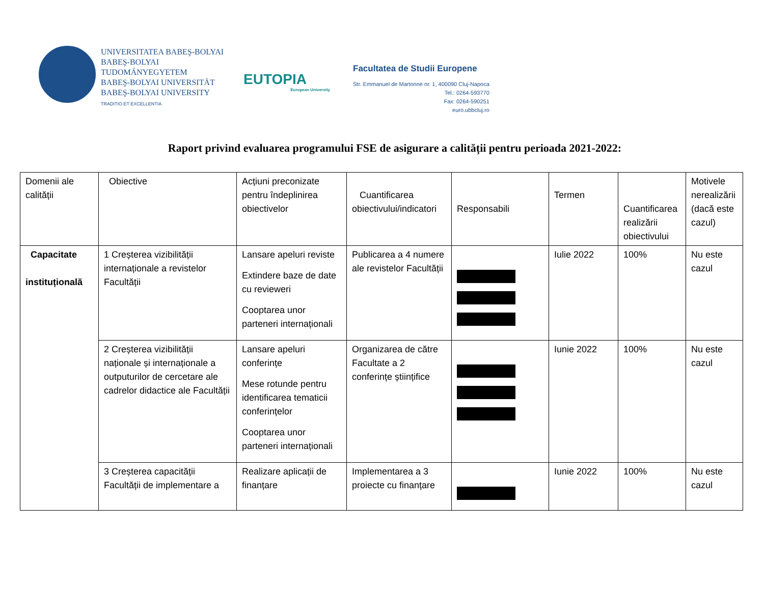UNIVERSITATEA BABEŞ-BOLYAI
BABEŞ-BOLYAI TUDOMÁNYEGYETEM
BABEŞ-BOLYAI UNIVERSITÄT
BABEŞ-BOLYAI UNIVERSITY
TRADITIO ET EXCELLENTIA
EUTOPIA
European University
Facultatea de Studii Europene
Str. Emmanuel de Martonne nr. 1, 400090 Cluj-Napoca
Tel.: 0264-593770
Fax: 0264-590251
euro.ubbcluj.ro
Raport privind evaluarea programului FSE de asigurare a calității pentru perioada 2021-2022:
| Domenii ale calității | Obiective | Acțiuni preconizate pentru îndeplinirea obiectivelor | Cuantificarea obiectivului/indicatori | Responsabili | Termen | Cuantificarea realizării obiectivului | Motivele nerealizării (dacă este cazul) |
| Capacitate instituțională | 1 Creșterea vizibilității internaționale a revistelor Facultății | Lansare apeluri reviste Extindere baze de date cu revieweri Cooptarea unor parteneri internaționali | Publicarea a 4 numere ale revistelor Facultății | | Iulie 2022 | 100% | Nu este cazul |
| | 2 Creșterea vizibilității naționale și internaționale a outputurilor de cercetare ale cadrelor didactice ale Facultății | Lansare apeluri conferințe Mese rotunde pentru identificarea tematicii conferințelor Cooptarea unor parteneri internaționali | Organizarea de către Facultate a 2 conferințe științifice | | Iunie 2022 | 100% | Nu este cazul |
| | 3 Creșterea capacității Facultății de implementare a | Realizare aplicații de finanțare | Implementarea a 3 proiecte cu finanțare | | Iunie 2022 | 100% | Nu este cazul |